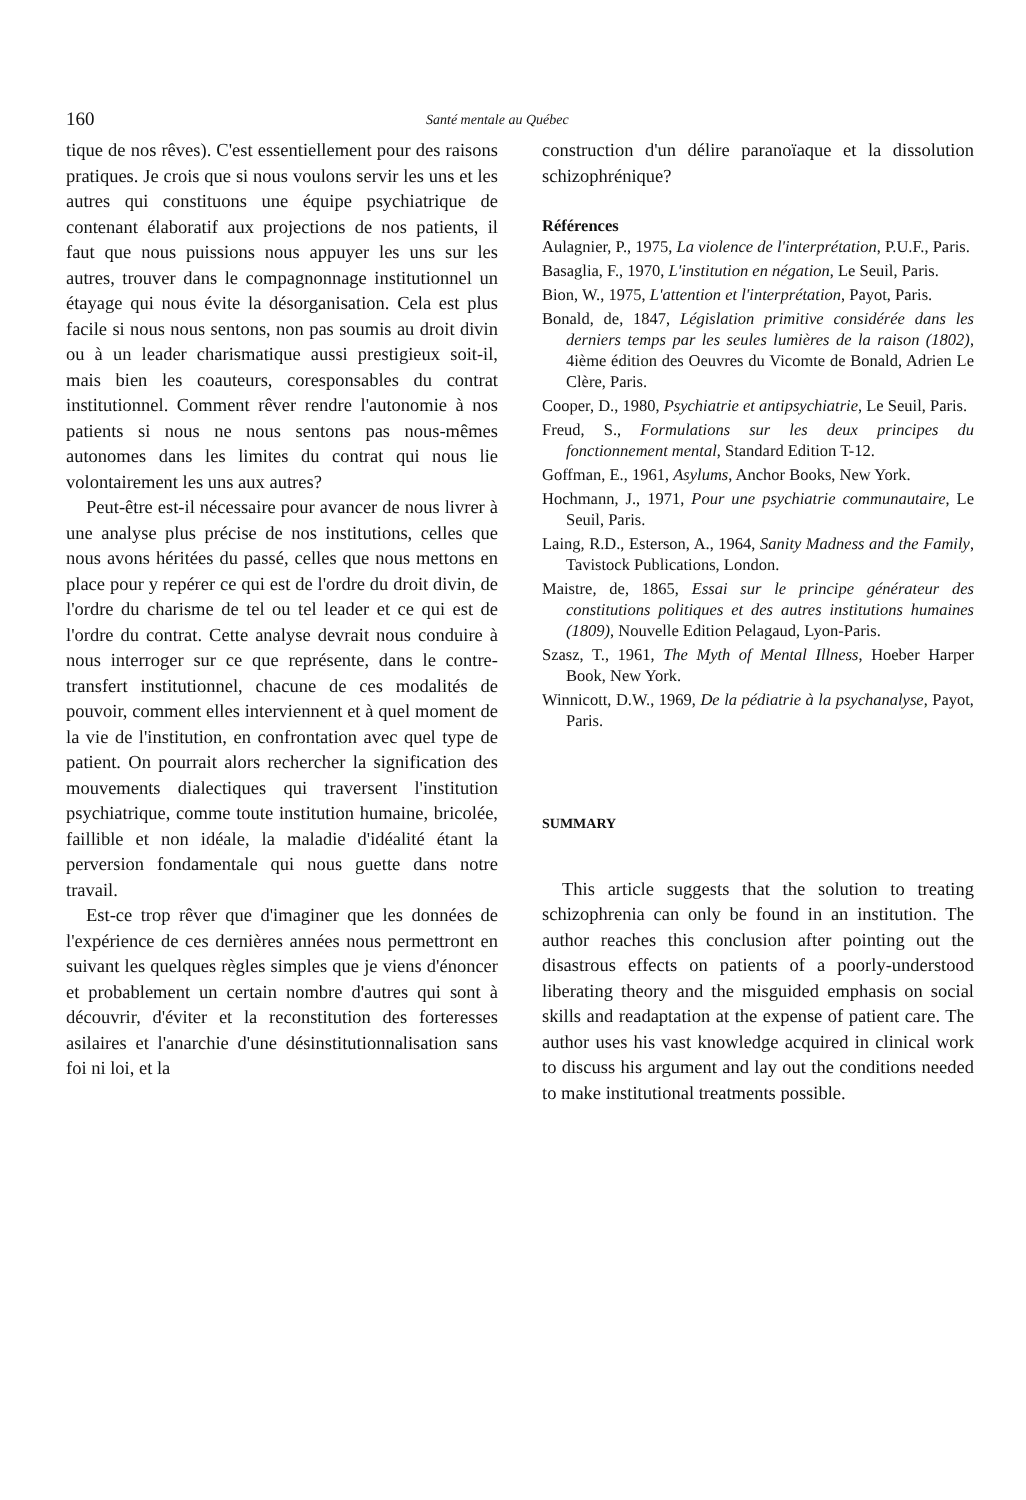160 Santé mentale au Québec
tique de nos rêves). C'est essentiellement pour des raisons pratiques. Je crois que si nous voulons servir les uns et les autres qui constituons une équipe psychiatrique de contenant élaboratif aux projections de nos patients, il faut que nous puissions nous appuyer les uns sur les autres, trouver dans le compagnonnage institutionnel un étayage qui nous évite la désorganisation. Cela est plus facile si nous nous sentons, non pas soumis au droit divin ou à un leader charismatique aussi prestigieux soit-il, mais bien les coauteurs, coresponsables du contrat institutionnel. Comment rêver rendre l'autonomie à nos patients si nous ne nous sentons pas nous-mêmes autonomes dans les limites du contrat qui nous lie volontairement les uns aux autres?
Peut-être est-il nécessaire pour avancer de nous livrer à une analyse plus précise de nos institutions, celles que nous avons héritées du passé, celles que nous mettons en place pour y repérer ce qui est de l'ordre du droit divin, de l'ordre du charisme de tel ou tel leader et ce qui est de l'ordre du contrat. Cette analyse devrait nous conduire à nous interroger sur ce que représente, dans le contre-transfert institutionnel, chacune de ces modalités de pouvoir, comment elles interviennent et à quel moment de la vie de l'institution, en confrontation avec quel type de patient. On pourrait alors rechercher la signification des mouvements dialectiques qui traversent l'institution psychiatrique, comme toute institution humaine, bricolée, faillible et non idéale, la maladie d'idéalité étant la perversion fondamentale qui nous guette dans notre travail.
Est-ce trop rêver que d'imaginer que les données de l'expérience de ces dernières années nous permettront en suivant les quelques règles simples que je viens d'énoncer et probablement un certain nombre d'autres qui sont à découvrir, d'éviter et la reconstitution des forteresses asilaires et l'anarchie d'une désinstitutionnalisation sans foi ni loi, et la
construction d'un délire paranoïaque et la dissolution schizophrénique?
Références
Aulagnier, P., 1975, La violence de l'interprétation, P.U.F., Paris.
Basaglia, F., 1970, L'institution en négation, Le Seuil, Paris.
Bion, W., 1975, L'attention et l'interprétation, Payot, Paris.
Bonald, de, 1847, Législation primitive considérée dans les derniers temps par les seules lumières de la raison (1802), 4ième édition des Oeuvres du Vicomte de Bonald, Adrien Le Clère, Paris.
Cooper, D., 1980, Psychiatrie et antipsychiatrie, Le Seuil, Paris.
Freud, S., Formulations sur les deux principes du fonctionnement mental, Standard Edition T-12.
Goffman, E., 1961, Asylums, Anchor Books, New York.
Hochmann, J., 1971, Pour une psychiatrie communautaire, Le Seuil, Paris.
Laing, R.D., Esterson, A., 1964, Sanity Madness and the Family, Tavistock Publications, London.
Maistre, de, 1865, Essai sur le principe générateur des constitutions politiques et des autres institutions humaines (1809), Nouvelle Edition Pelagaud, Lyon-Paris.
Szasz, T., 1961, The Myth of Mental Illness, Hoeber Harper Book, New York.
Winnicott, D.W., 1969, De la pédiatrie à la psychanalyse, Payot, Paris.
SUMMARY
This article suggests that the solution to treating schizophrenia can only be found in an institution. The author reaches this conclusion after pointing out the disastrous effects on patients of a poorly-understood liberating theory and the misguided emphasis on social skills and readaptation at the expense of patient care. The author uses his vast knowledge acquired in clinical work to discuss his argument and lay out the conditions needed to make institutional treatments possible.